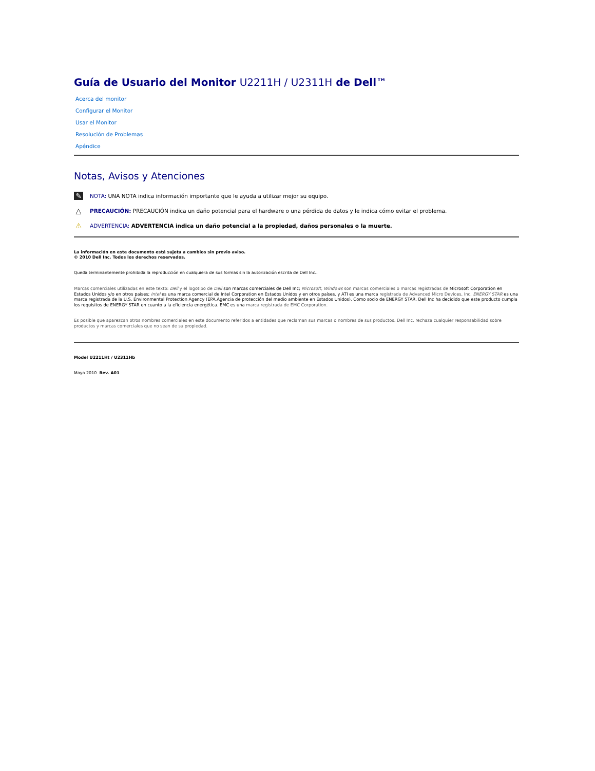Guía de Usuario del Monitor U2211H / U2311H de Dell™
Acerca del monitor
Configurar el Monitor
Usar el Monitor
Resolución de Problemas
Apéndice
Notas, Avisos y Atenciones
✎ NOTA: UNA NOTA indica información importante que le ayuda a utilizar mejor su equipo.
△ PRECAUCIÓN: PRECAUCIÓN indica un daño potencial para el hardware o una pérdida de datos y le indica cómo evitar el problema.
⚠ ADVERTENCIA: ADVERTENCIA indica un daño potencial a la propiedad, daños personales o la muerte.
La información en este documento está sujeta a cambios sin previo aviso.
© 2010 Dell Inc. Todos los derechos reservados.
Queda terminantemente prohibida la reproducción en cualquiera de sus formas sin la autorización escrita de Dell Inc..
Marcas comerciales utilizadas en este texto: Dell y el logotipo de Dell son marcas comerciales de Dell Inc; Microsoft, Windows son marcas comerciales o marcas registradas de Microsoft Corporation en Estados Unidos y/o en otros países; Intel es una marca comercial de Intel Corporation en Estados Unidos y en otros países. y ATI es una marca registrada de Advanced Micro Devices, Inc. ENERGY STAR es una marca registrada de la U.S. Environmental Protection Agency (EPA,Agencia de protección del medio ambiente en Estados Unidos). Como socio de ENERGY STAR, Dell Inc ha decidido que este producto cumpla los requisitos de ENERGY STAR en cuanto a la eficiencia energética. EMC es una marca registrada de EMC Corporation.
Es posible que aparezcan otros nombres comerciales en este documento referidos a entidades que reclaman sus marcas o nombres de sus productos. Dell Inc. rechaza cualquier responsabilidad sobre productos y marcas comerciales que no sean de su propiedad.
Model U2211Ht / U2311Hb
Mayo 2010 Rev. A01